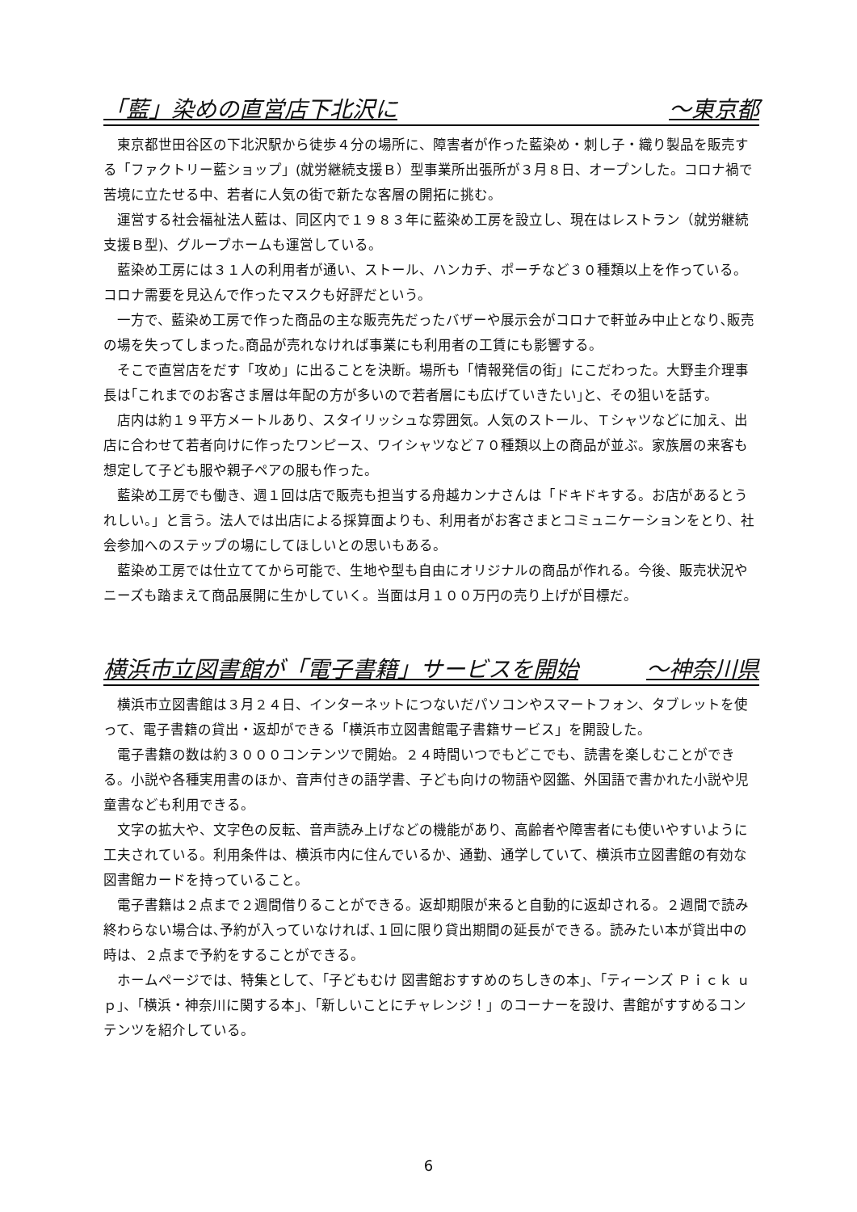「藍」染めの直営店下北沢に ～東京都
東京都世田谷区の下北沢駅から徒歩４分の場所に、障害者が作った藍染め・刺し子・織り製品を販売する「ファクトリー藍ショップ」(就労継続支援Ｂ）型事業所出張所が３月８日、オープンした。コロナ禍で苦境に立たせる中、若者に人気の街で新たな客層の開拓に挑む。
運営する社会福祉法人藍は、同区内で１９８３年に藍染め工房を設立し、現在はレストラン（就労継続支援Ｂ型)、グループホームも運営している。
藍染め工房には３１人の利用者が通い、ストール、ハンカチ、ポーチなど３０種類以上を作っている。コロナ需要を見込んで作ったマスクも好評だという。
一方で、藍染め工房で作った商品の主な販売先だったバザーや展示会がコロナで軒並み中止となり､販売の場を失ってしまった｡商品が売れなければ事業にも利用者の工賃にも影響する。
そこで直営店をだす「攻め」に出ることを決断。場所も「情報発信の街」にこだわった。大野圭介理事長は｢これまでのお客さま層は年配の方が多いので若者層にも広げていきたい｣と、その狙いを話す。
店内は約１９平方メートルあり、スタイリッシュな雰囲気。人気のストール、Ｔシャツなどに加え、出店に合わせて若者向けに作ったワンピース、ワイシャツなど７０種類以上の商品が並ぶ。家族層の来客も想定して子ども服や親子ペアの服も作った。
藍染め工房でも働き、週１回は店で販売も担当する舟越カンナさんは「ドキドキする。お店があるとうれしい。」と言う。法人では出店による採算面よりも、利用者がお客さまとコミュニケーションをとり、社会参加へのステップの場にしてほしいとの思いもある。
藍染め工房では仕立ててから可能で、生地や型も自由にオリジナルの商品が作れる。今後、販売状況やニーズも踏まえて商品展開に生かしていく。当面は月１００万円の売り上げが目標だ。
横浜市立図書館が「電子書籍」サービスを開始 ～神奈川県
横浜市立図書館は３月２４日、インターネットにつないだパソコンやスマートフォン、タブレットを使って、電子書籍の貸出・返却ができる「横浜市立図書館電子書籍サービス」を開設した。
電子書籍の数は約３０００コンテンツで開始。２４時間いつでもどこでも、読書を楽しむことができる。小説や各種実用書のほか、音声付きの語学書、子ども向けの物語や図鑑、外国語で書かれた小説や児童書なども利用できる。
文字の拡大や、文字色の反転、音声読み上げなどの機能があり、高齢者や障害者にも使いやすいように工夫されている。利用条件は、横浜市内に住んでいるか、通勤、通学していて、横浜市立図書館の有効な図書館カードを持っていること。
電子書籍は２点まで２週間借りることができる。返却期限が来ると自動的に返却される。２週間で読み終わらない場合は､予約が入っていなければ､１回に限り貸出期間の延長ができる。読みたい本が貸出中の時は、２点まで予約をすることができる。
ホームページでは、特集として、｢子どもむけ 図書館おすすめのちしきの本｣、｢ティーンズ Ｐｉｃｋ ｕｐ｣、｢横浜・神奈川に関する本｣、｢新しいことにチャレンジ！」のコーナーを設け、書館がすすめるコンテンツを紹介している。
6